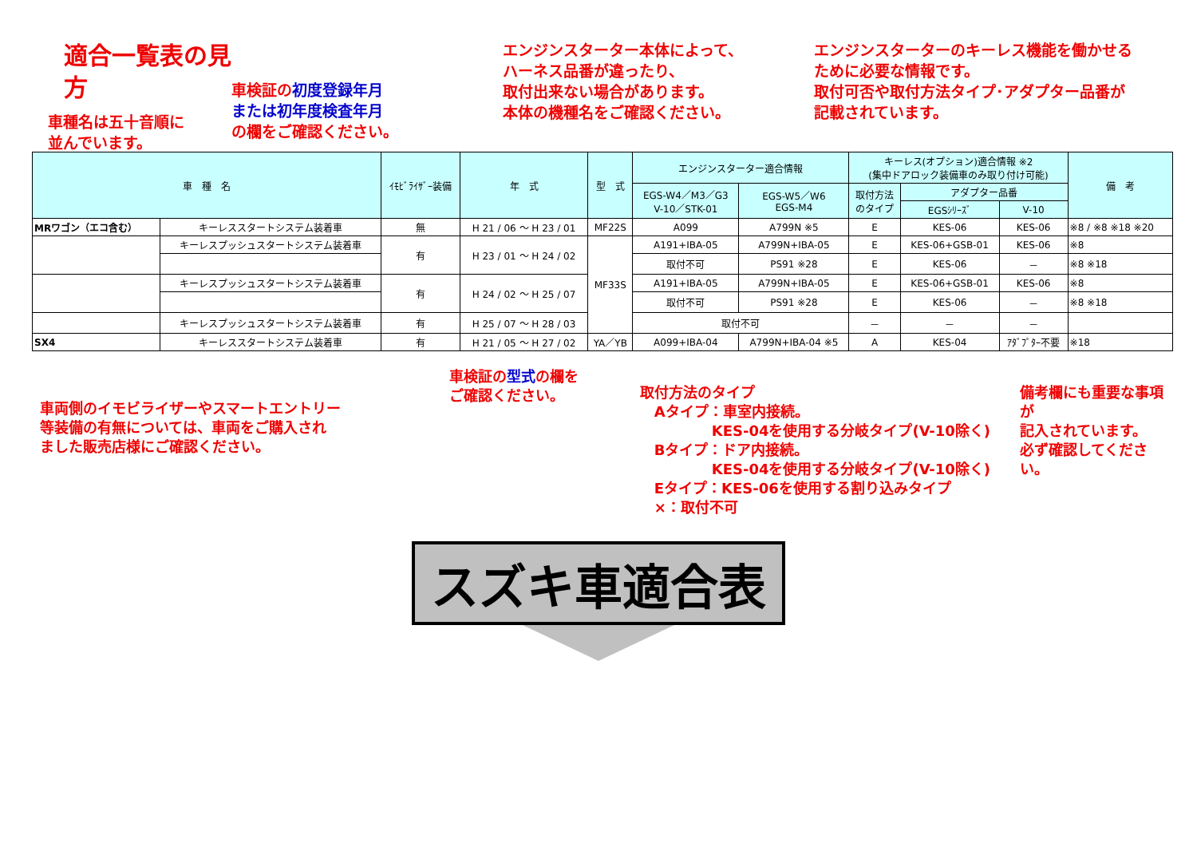適合一覧表の見方
車種名は五十音順に
並んでいます。
車検証の 初度登録年月
または初年度検査年月
の欄をご確認ください。
エンジンスターター本体によって、
ハーネス品番が違ったり、
取付出来ない場合があります。
本体の機種名をご確認ください。
エンジンスターターのキーレス機能を働かせる
ために必要な情報です。
取付可否や取付方法タイプ･アダプター品番が
記載されています。
| 車 種 名 | | ｲﾓﾋﾞﾗｲｻﾞｰ装備 | 年 式 | 型 式 | エンジンスターター適合情報 | | キーレス(オプション)適合情報 ※2 (集中ドアロック装備車のみ取り付け可能) | | | 備 考 |
| --- | --- | --- | --- | --- | --- | --- | --- | --- | --- | --- |
| | | | | | EGS-W4／M3／G3 V-10／STK-01 | EGS-W5／W6 EGS-M4 | 取付方法 のタイプ | アダプター品番 | | |
| | | | | | | | | EGSｼﾘｰｽﾞ | V-10 | |
| MRワゴン（エコ含む） | キーレススタートシステム装着車 | 無 | H 21 / 06 ～ H 23 / 01 | MF22S | A099 | A799N ※5 | E | KES-06 | KES-06 | ※8 / ※8 ※18 ※20 |
| | キーレスプッシュスタートシステム装着車 | 有 | H 23 / 01 ～ H 24 / 02 | MF33S | A191+IBA-05 | A799N+IBA-05 | E | KES-06+GSB-01 | KES-06 | ※8 |
| | | | | | 取付不可 | PS91 ※28 | E | KES-06 | － | ※8 ※18 |
| | キーレスプッシュスタートシステム装着車 | 有 | H 24 / 02 ～ H 25 / 07 | | A191+IBA-05 | A799N+IBA-05 | E | KES-06+GSB-01 | KES-06 | ※8 |
| | | | | | 取付不可 | PS91 ※28 | E | KES-06 | － | ※8 ※18 |
| | キーレスプッシュスタートシステム装着車 | 有 | H 25 / 07 ～ H 28 / 03 | | 取付不可 | | － | － | － | |
| SX4 | キーレススタートシステム装着車 | 有 | H 21 / 05 ～ H 27 / 02 | YA／YB | A099+IBA-04 | A799N+IBA-04 ※5 | A | KES-04 | ｱﾀﾞﾌﾟﾀｰ不要 | ※18 |
車両側のイモビライザーやスマートエントリー
等装備の有無については、車両をご購入され
ました販売店様にご確認ください。
車検証の 型式 の欄を
ご確認ください。
取付方法のタイプ
　Aタイプ：車室内接続。
　　　　　KES-04を使用する分岐タイプ(V-10除く)
　Bタイプ：ドア内接続。
　　　　　KES-04を使用する分岐タイプ(V-10除く)
　Eタイプ：KES-06を使用する割り込みタイプ
　×：取付不可
備考欄にも重要な事項が
記入されています。
必ず確認してください。
スズキ車適合表